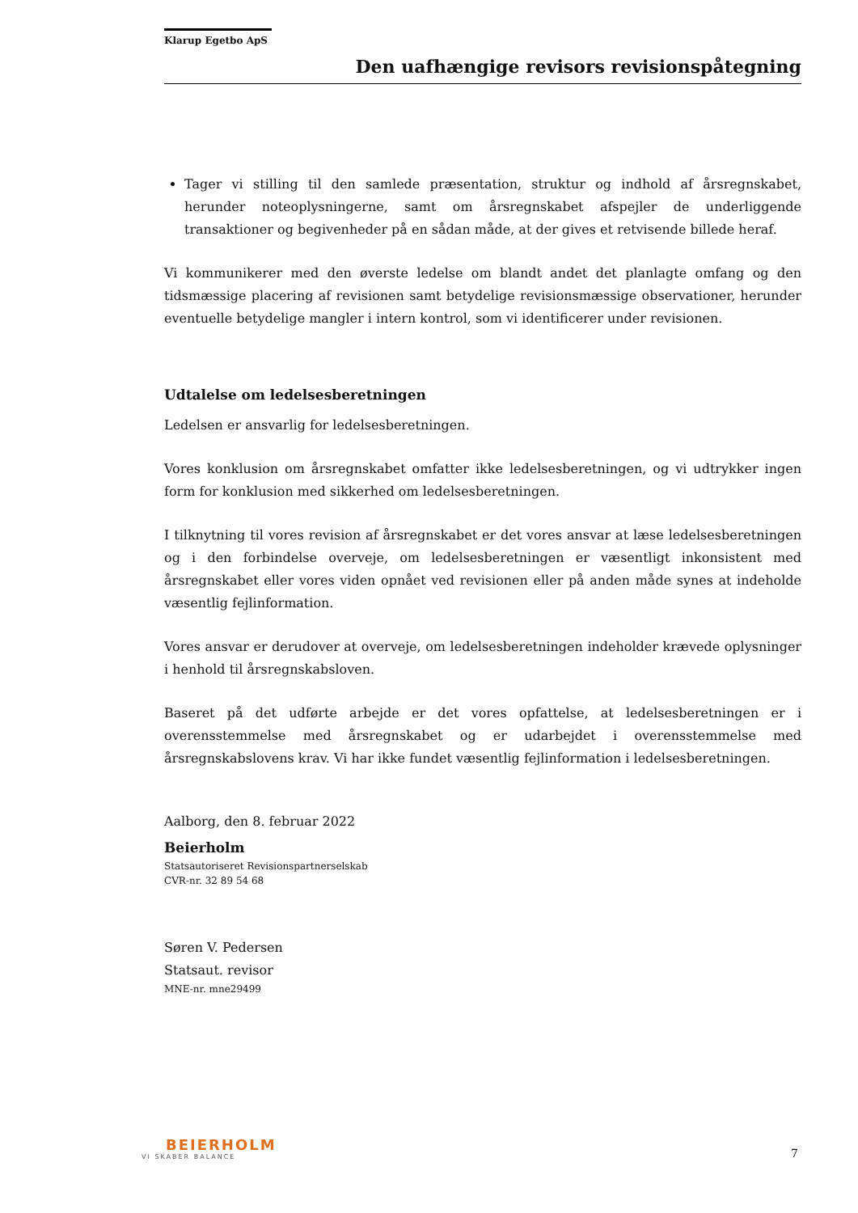Klarup Egetbo ApS
Den uafhængige revisors revisionspåtegning
Tager vi stilling til den samlede præsentation, struktur og indhold af årsregnskabet, herunder noteoplysningerne, samt om årsregnskabet afspejler de underliggende transaktioner og begivenheder på en sådan måde, at der gives et retvisende billede heraf.
Vi kommunikerer med den øverste ledelse om blandt andet det planlagte omfang og den tidsmæssige placering af revisionen samt betydelige revisionsmæssige observationer, herunder eventuelle betydelige mangler i intern kontrol, som vi identificerer under revisionen.
Udtalelse om ledelsesberetningen
Ledelsen er ansvarlig for ledelsesberetningen.
Vores konklusion om årsregnskabet omfatter ikke ledelsesberetningen, og vi udtrykker ingen form for konklusion med sikkerhed om ledelsesberetningen.
I tilknytning til vores revision af årsregnskabet er det vores ansvar at læse ledelsesberetningen og i den forbindelse overveje, om ledelsesberetningen er væsentligt inkonsistent med årsregnskabet eller vores viden opnået ved revisionen eller på anden måde synes at indeholde væsentlig fejlinformation.
Vores ansvar er derudover at overveje, om ledelsesberetningen indeholder krævede oplysninger i henhold til årsregnskabsloven.
Baseret på det udførte arbejde er det vores opfattelse, at ledelsesberetningen er i overensstemmelse med årsregnskabet og er udarbejdet i overensstemmelse med årsregnskabslovens krav. Vi har ikke fundet væsentlig fejlinformation i ledelsesberetningen.
Aalborg, den 8. februar 2022
Beierholm
Statsautoriseret Revisionspartnerselskab
CVR-nr. 32 89 54 68
Søren V. Pedersen
Statsaut. revisor
MNE-nr. mne29499
BEIERHOLM
VI SKABER BALANCE
7